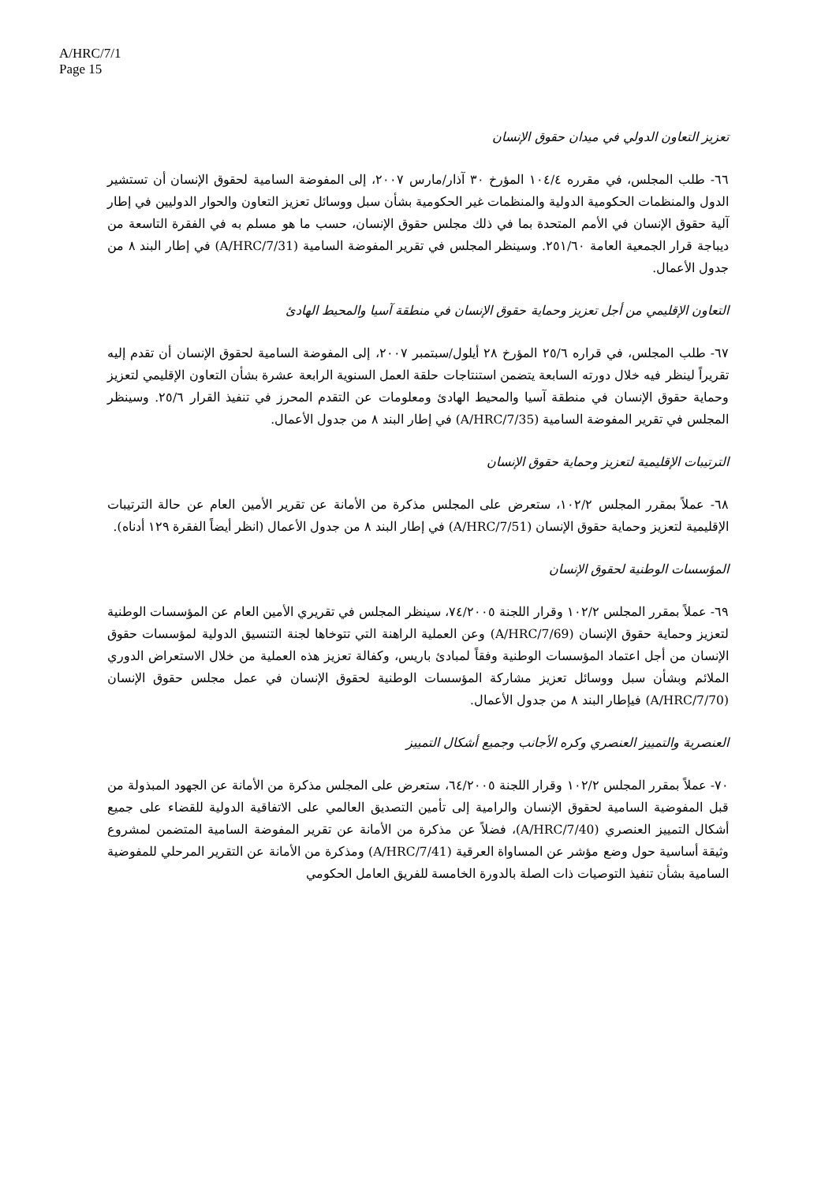A/HRC/7/1
Page 15
تعزيز التعاون الدولي في ميدان حقوق الإنسان
٦٦- طلب المجلس، في مقرره ١٠٤/٤ المؤرخ ٣٠ آذار/مارس ٢٠٠٧، إلى المفوضة السامية لحقوق الإنسان أن تستشير الدول والمنظمات الحكومية الدولية والمنظمات غير الحكومية بشأن سبل ووسائل تعزيز التعاون والحوار الدوليين في إطار آلية حقوق الإنسان في الأمم المتحدة بما في ذلك مجلس حقوق الإنسان، حسب ما هو مسلم به في الفقرة التاسعة من ديباجة قرار الجمعية العامة ٢٥١/٦٠. وسينظر المجلس في تقرير المفوضة السامية (A/HRC/7/31) في إطار البند ٨ من جدول الأعمال.
التعاون الإقليمي من أجل تعزيز وحماية حقوق الإنسان في منطقة آسيا والمحيط الهادئ
٦٧- طلب المجلس، في قراره ٢٥/٦ المؤرخ ٢٨ أيلول/سبتمبر ٢٠٠٧، إلى المفوضة السامية لحقوق الإنسان أن تقدم إليه تقريراً لينظر فيه خلال دورته السابعة يتضمن استنتاجات حلقة العمل السنوية الرابعة عشرة بشأن التعاون الإقليمي لتعزيز وحماية حقوق الإنسان في منطقة آسيا والمحيط الهادئ ومعلومات عن التقدم المحرز في تنفيذ القرار ٢٥/٦. وسينظر المجلس في تقرير المفوضة السامية (A/HRC/7/35) في إطار البند ٨ من جدول الأعمال.
الترتيبات الإقليمية لتعزيز وحماية حقوق الإنسان
٦٨- عملاً بمقرر المجلس ١٠٢/٢، ستعرض على المجلس مذكرة من الأمانة عن تقرير الأمين العام عن حالة الترتيبات الإقليمية لتعزيز وحماية حقوق الإنسان (A/HRC/7/51) في إطار البند ٨ من جدول الأعمال (انظر أيضاً الفقرة ١٢٩ أدناه).
المؤسسات الوطنية لحقوق الإنسان
٦٩- عملاً بمقرر المجلس ١٠٢/٢ وقرار اللجنة ٧٤/٢٠٠٥، سينظر المجلس في تقريري الأمين العام عن المؤسسات الوطنية لتعزيز وحماية حقوق الإنسان (A/HRC/7/69) وعن العملية الراهنة التي تتوخاها لجنة التنسيق الدولية لمؤسسات حقوق الإنسان من أجل اعتماد المؤسسات الوطنية وفقاً لمبادئ باريس، وكفالة تعزيز هذه العملية من خلال الاستعراض الدوري الملائم وبشأن سبل ووسائل تعزيز مشاركة المؤسسات الوطنية لحقوق الإنسان في عمل مجلس حقوق الإنسان (A/HRC/7/70) فيإطار البند ٨ من جدول الأعمال.
العنصرية والتمييز العنصري وكره الأجانب وجميع أشكال التمييز
٧٠- عملاً بمقرر المجلس ١٠٢/٢ وقرار اللجنة ٦٤/٢٠٠٥، ستعرض على المجلس مذكرة من الأمانة عن الجهود المبذولة من قبل المفوضية السامية لحقوق الإنسان والرامية إلى تأمين التصديق العالمي على الاتفاقية الدولية للقضاء على جميع أشكال التمييز العنصري (A/HRC/7/40)، فضلاً عن مذكرة من الأمانة عن تقرير المفوضة السامية المتضمن لمشروع وثيقة أساسية حول وضع مؤشر عن المساواة العرقية (A/HRC/7/41) ومذكرة من الأمانة عن التقرير المرحلي للمفوضية السامية بشأن تنفيذ التوصيات ذات الصلة بالدورة الخامسة للفريق العامل الحكومي